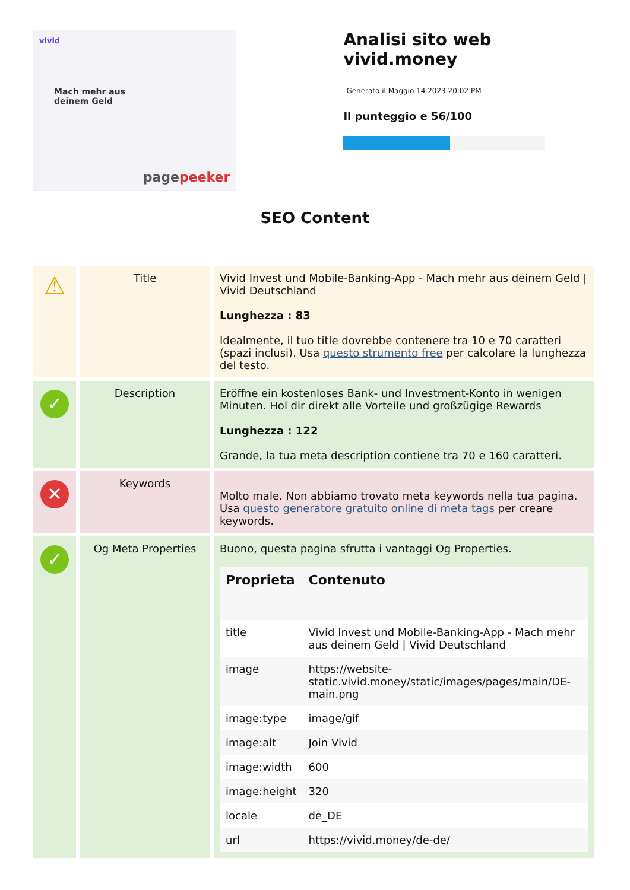vivid
Mach mehr aus
deinem Geld
pagepeeker
Analisi sito web vivid.money
Generato il Maggio 14 2023 20:02 PM
Il punteggio e 56/100
SEO Content
| ⚠ | Title | Vivid Invest und Mobile-Banking-App - Mach mehr aus deinem Geld / Vivid Deutschland Lunghezza : 83 Idealmente, il tuo title dovrebbe contenere tra 10 e 70 caratteri (spazi inclusi). Usa questo strumento free per calcolare la lunghezza del testo. |
| ✓ | Description | Eröffne ein kostenloses Bank- und Investment-Konto in wenigen Minuten. Hol dir direkt alle Vorteile und großzügige Rewards Lunghezza : 122 Grande, la tua meta description contiene tra 70 e 160 caratteri. |
| ✕ | Keywords | Molto male. Non abbiamo trovato meta keywords nella tua pagina. Usa questo generatore gratuito online di meta tags per creare keywords. |
| ✓ | Og Meta Properties | Buono, questa pagina sfrutta i vantaggi Og Properties. / Proprieta / Contenuto / / --- / --- / / title / Vivid Invest und Mobile-Banking-App - Mach mehr aus deinem Geld / Vivid Deutschland / / image / https://website-static.vivid.money/static/images/pages/main/DE-main.png / / image:type / image/gif / / image:alt / Join Vivid / / image:width / 600 / / image:height / 320 / / locale / de_DE / / url / https://vivid.money/de-de/ / |